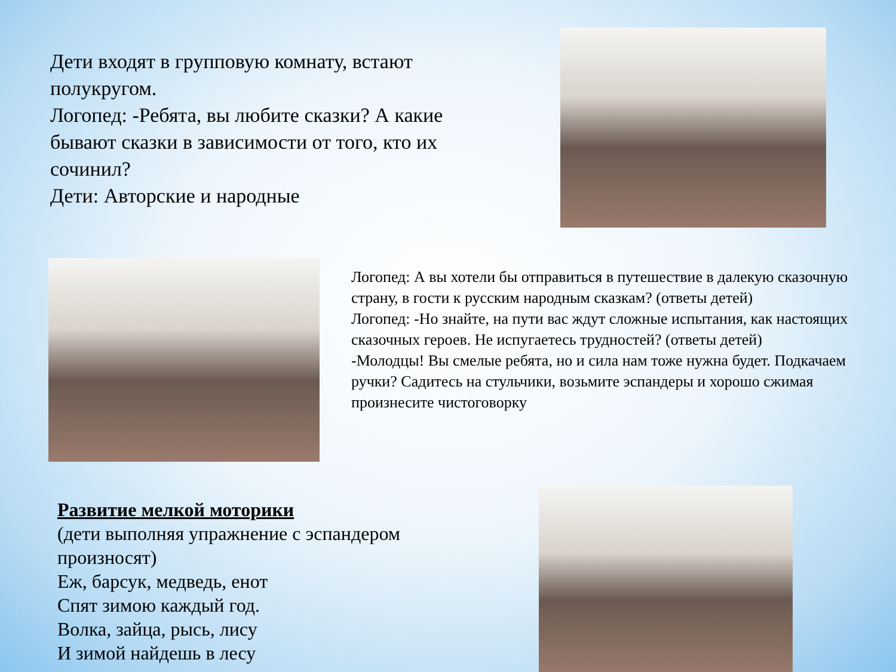Дети входят в групповую комнату, встают полукругом.
Логопед: -Ребята, вы любите сказки? А какие бывают сказки в зависимости от того, кто их сочинил?
Дети: Авторские и народные
Логопед: А вы хотели бы отправиться в путешествие в далекую сказочную страну, в гости к русским народным сказкам? (ответы детей)
Логопед: -Но знайте, на пути вас ждут сложные испытания, как настоящих сказочных героев. Не испугаетесь трудностей? (ответы детей)
-Молодцы! Вы смелые ребята, но и сила нам тоже нужна будет. Подкачаем ручки? Садитесь на стульчики, возьмите эспандеры и хорошо сжимая произнесите чистоговорку
Развитие мелкой моторики
(дети выполняя упражнение с эспандером произносят)
Еж, барсук, медведь, енот
Спят зимою каждый год.
Волка, зайца, рысь, лису
И зимой найдешь в лесу